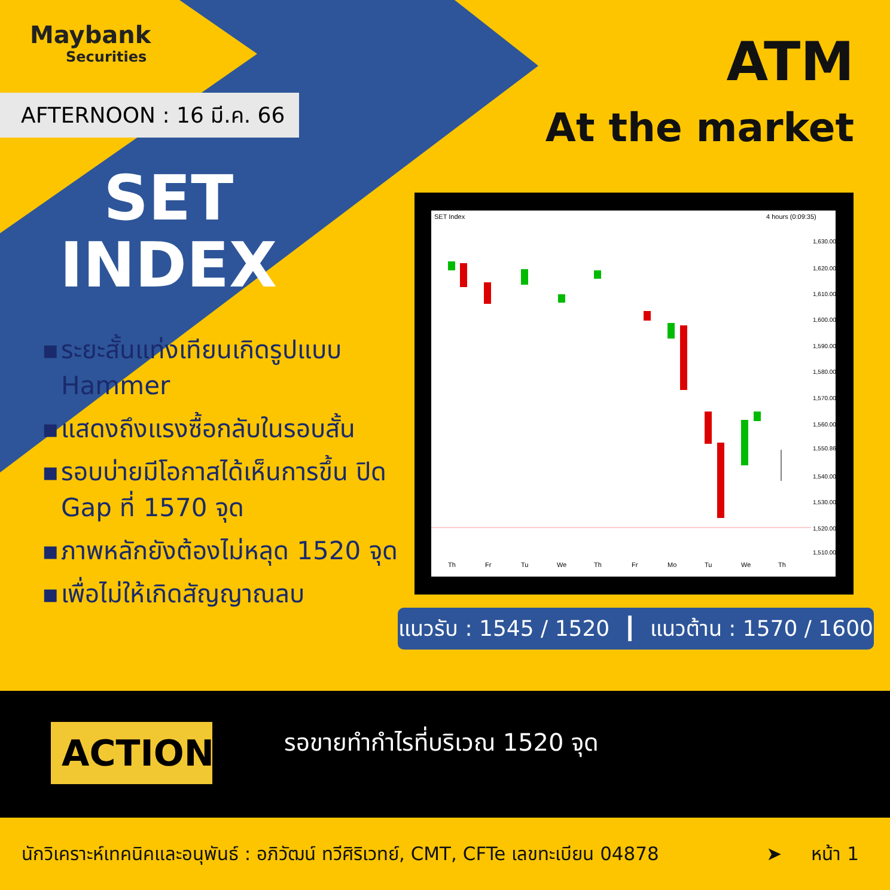Maybank
Securities
AFTERNOON : 16 มี.ค. 66
ATM
At the market
SET
INDEX
▪ ระยะสั้นแท่งเทียนเกิดรูปแบบ Hammer
▪ แสดงถึงแรงซื้อกลับในรอบสั้น
▪ รอบบ่ายมีโอกาสได้เห็นการขึ้น ปิด Gap ที่ 1570 จุด
▪ ภาพหลักยังต้องไม่หลุด 1520 จุด
▪ เพื่อไม่ให้เกิดสัญญาณลบ
SET Index
4 hours (0:09:35)
1,630.00
1,620.00
1,610.00
1,600.00
1,590.00
1,580.00
1,570.00
1,560.00
1,550.86
1,540.00
1,530.00
1,520.00
1,510.00
Th
Fr
Tu
We
Th
Fr
Mo
Tu
We
Th
แนวรับ : 1545 / 1520 ┃ แนวต้าน : 1570 / 1600
ACTION รอขายทำกำไรที่บริเวณ 1520 จุด
นักวิเคราะห์เทคนิคและอนุพันธ์ : อภิวัฒน์ ทวีศิริเวทย์, CMT, CFTe เลขทะเบียน 04878 ➤ หน้า 1